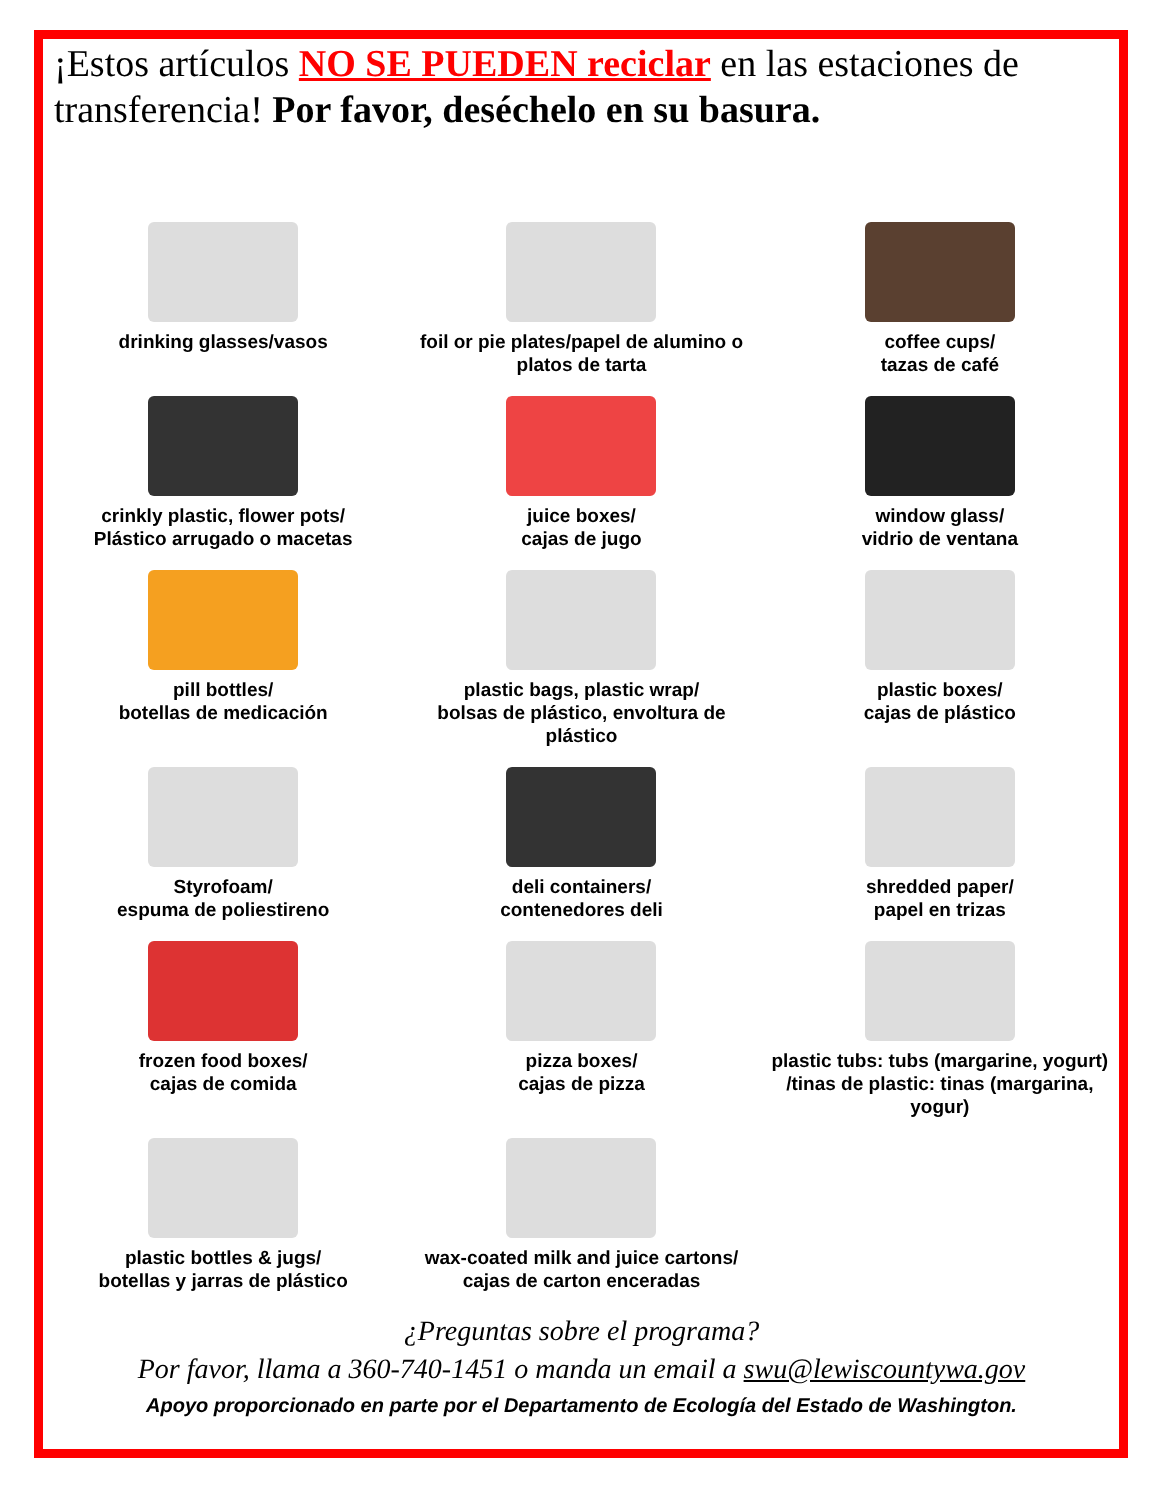¡Estos artículos NO SE PUEDEN reciclar en las estaciones de transferencia! Por favor, deséchelo en su basura.
drinking glasses/vasos
foil or pie plates/papel de alumino o platos de tarta
coffee cups/
tazas de café
crinkly plastic, flower pots/
Plástico arrugado o macetas
juice boxes/
cajas de jugo
window glass/
vidrio de ventana
pill bottles/
botellas de medicación
plastic bags, plastic wrap/
bolsas de plástico, envoltura de plástico
plastic boxes/
cajas de plástico
Styrofoam/
espuma de poliestireno
deli containers/
contenedores deli
shredded paper/
papel en trizas
frozen food boxes/
cajas de comida
pizza boxes/
cajas de pizza
plastic tubs: tubs (margarine, yogurt) /tinas de plastic: tinas (margarina, yogur)
plastic bottles & jugs/
botellas y jarras de plástico
wax-coated milk and juice cartons/
cajas de carton enceradas
¿Preguntas sobre el programa?
Por favor, llama a 360-740-1451 o manda un email a swu@lewiscountywa.gov
Apoyo proporcionado en parte por el Departamento de Ecología del Estado de Washington.